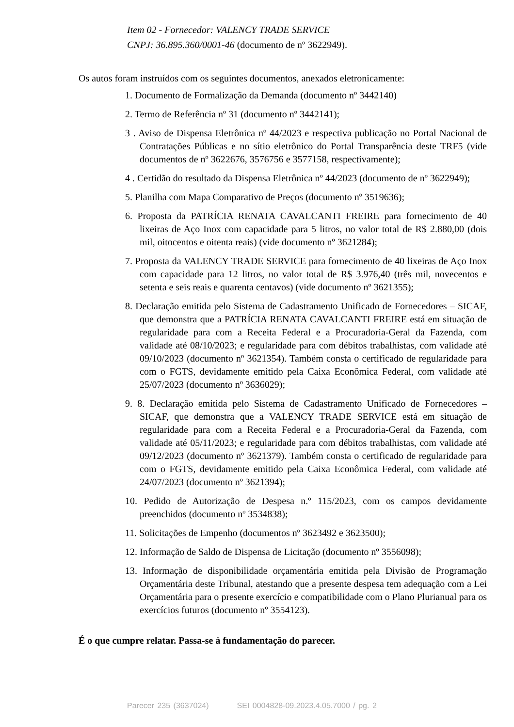Item 02 - Fornecedor: VALENCY TRADE SERVICE
CNPJ: 36.895.360/0001-46 (documento de nº 3622949).
Os autos foram instruídos com os seguintes documentos, anexados eletronicamente:
1. Documento de Formalização da Demanda (documento nº 3442140)
2. Termo de Referência nº 31 (documento nº 3442141);
3 . Aviso de Dispensa Eletrônica nº 44/2023 e respectiva publicação no Portal Nacional de Contratações Públicas e no sítio eletrônico do Portal Transparência deste TRF5 (vide documentos de nº 3622676, 3576756 e 3577158, respectivamente);
4 . Certidão do resultado da Dispensa Eletrônica nº 44/2023 (documento de nº 3622949);
5. Planilha com Mapa Comparativo de Preços (documento nº 3519636);
6. Proposta da PATRÍCIA RENATA CAVALCANTI FREIRE para fornecimento de 40 lixeiras de Aço Inox com capacidade para 5 litros, no valor total de R$ 2.880,00 (dois mil, oitocentos e oitenta reais) (vide documento nº 3621284);
7. Proposta da VALENCY TRADE SERVICE para fornecimento de 40 lixeiras de Aço Inox com capacidade para 12 litros, no valor total de R$ 3.976,40 (três mil, novecentos e setenta e seis reais e quarenta centavos) (vide documento nº 3621355);
8. Declaração emitida pelo Sistema de Cadastramento Unificado de Fornecedores – SICAF, que demonstra que a PATRÍCIA RENATA CAVALCANTI FREIRE está em situação de regularidade para com a Receita Federal e a Procuradoria-Geral da Fazenda, com validade até 08/10/2023; e regularidade para com débitos trabalhistas, com validade até 09/10/2023 (documento nº 3621354). Também consta o certificado de regularidade para com o FGTS, devidamente emitido pela Caixa Econômica Federal, com validade até 25/07/2023 (documento nº 3636029);
9. 8. Declaração emitida pelo Sistema de Cadastramento Unificado de Fornecedores – SICAF, que demonstra que a VALENCY TRADE SERVICE está em situação de regularidade para com a Receita Federal e a Procuradoria-Geral da Fazenda, com validade até 05/11/2023; e regularidade para com débitos trabalhistas, com validade até 09/12/2023 (documento nº 3621379). Também consta o certificado de regularidade para com o FGTS, devidamente emitido pela Caixa Econômica Federal, com validade até 24/07/2023 (documento nº 3621394);
10. Pedido de Autorização de Despesa n.º 115/2023, com os campos devidamente preenchidos (documento nº 3534838);
11. Solicitações de Empenho (documentos nº 3623492 e 3623500);
12. Informação de Saldo de Dispensa de Licitação (documento nº 3556098);
13. Informação de disponibilidade orçamentária emitida pela Divisão de Programação Orçamentária deste Tribunal, atestando que a presente despesa tem adequação com a Lei Orçamentária para o presente exercício e compatibilidade com o Plano Plurianual para os exercícios futuros (documento nº 3554123).
É o que cumpre relatar. Passa-se à fundamentação do parecer.
Parecer 235 (3637024) SEI 0004828-09.2023.4.05.7000 / pg. 2